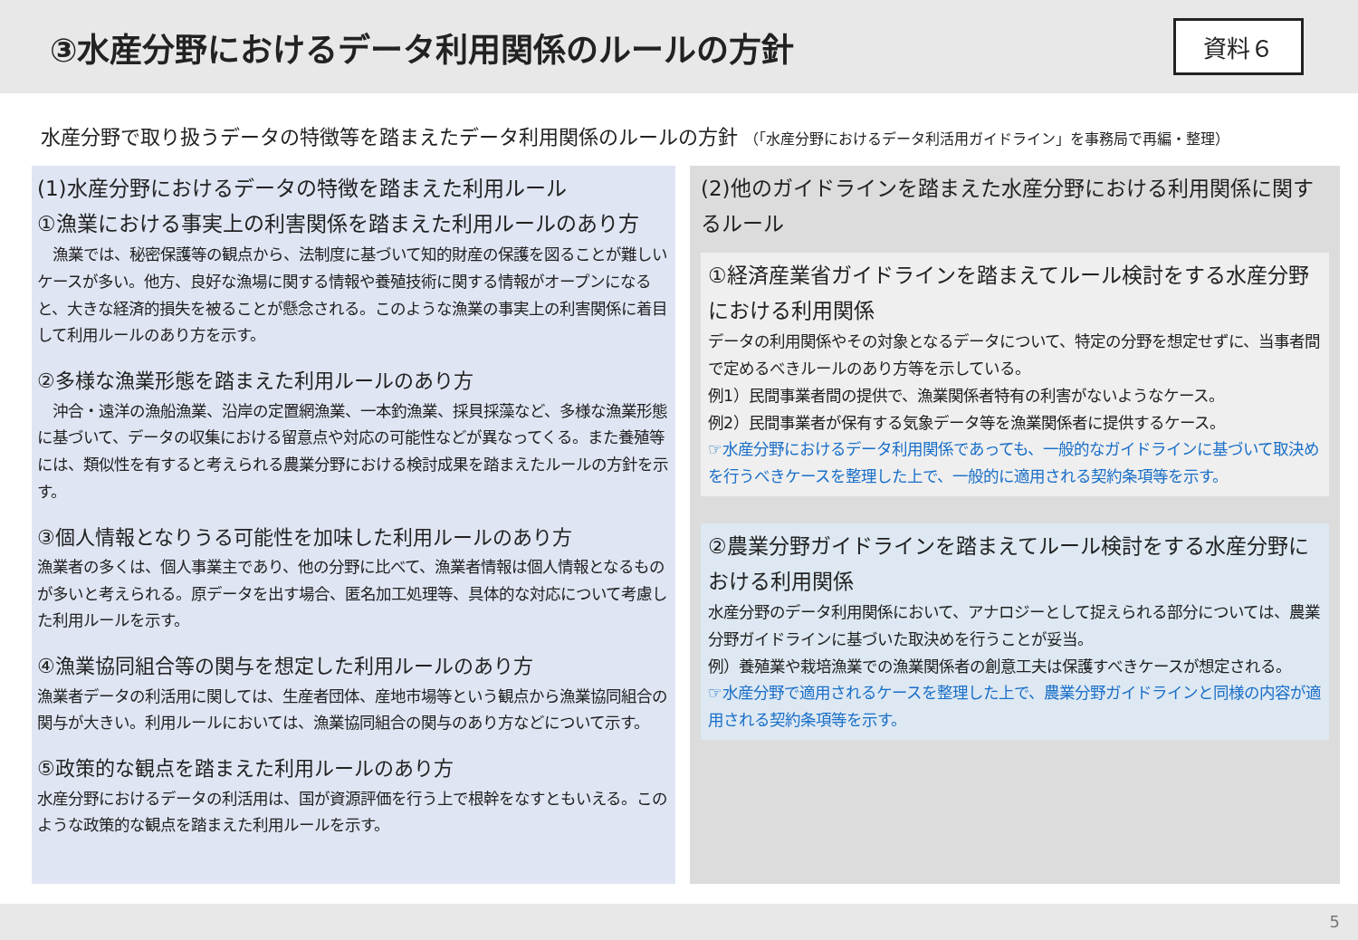③水産分野におけるデータ利用関係のルールの方針
資料６
水産分野で取り扱うデータの特徴等を踏まえたデータ利用関係のルールの方針 （「水産分野におけるデータ利活用ガイドライン」を事務局で再編・整理）
(1)水産分野におけるデータの特徴を踏まえた利用ルール
①漁業における事実上の利害関係を踏まえた利用ルールのあり方
　漁業では、秘密保護等の観点から、法制度に基づいて知的財産の保護を図ることが難しいケースが多い。他方、良好な漁場に関する情報や養殖技術に関する情報がオープンになると、大きな経済的損失を被ることが懸念される。このような漁業の事実上の利害関係に着目して利用ルールのあり方を示す。
②多様な漁業形態を踏まえた利用ルールのあり方
　沖合・遠洋の漁船漁業、沿岸の定置網漁業、一本釣漁業、採貝採藻など、多様な漁業形態に基づいて、データの収集における留意点や対応の可能性などが異なってくる。また養殖等には、類似性を有すると考えられる農業分野における検討成果を踏まえたルールの方針を示す。
③個人情報となりうる可能性を加味した利用ルールのあり方
漁業者の多くは、個人事業主であり、他の分野に比べて、漁業者情報は個人情報となるものが多いと考えられる。原データを出す場合、匿名加工処理等、具体的な対応について考慮した利用ルールを示す。
④漁業協同組合等の関与を想定した利用ルールのあり方
漁業者データの利活用に関しては、生産者団体、産地市場等という観点から漁業協同組合の関与が大きい。利用ルールにおいては、漁業協同組合の関与のあり方などについて示す。
⑤政策的な観点を踏まえた利用ルールのあり方
水産分野におけるデータの利活用は、国が資源評価を行う上で根幹をなすともいえる。このような政策的な観点を踏まえた利用ルールを示す。
(2)他のガイドラインを踏まえた水産分野における利用関係に関するルール
①経済産業省ガイドラインを踏まえてルール検討をする水産分野における利用関係
データの利用関係やその対象となるデータについて、特定の分野を想定せずに、当事者間で定めるべきルールのあり方等を示している。
例1）民間事業者間の提供で、漁業関係者特有の利害がないようなケース。
例2）民間事業者が保有する気象データ等を漁業関係者に提供するケース。
☞水産分野におけるデータ利用関係であっても、一般的なガイドラインに基づいて取決めを行うべきケースを整理した上で、一般的に適用される契約条項等を示す。
②農業分野ガイドラインを踏まえてルール検討をする水産分野における利用関係
水産分野のデータ利用関係において、アナロジーとして捉えられる部分については、農業分野ガイドラインに基づいた取決めを行うことが妥当。
例）養殖業や栽培漁業での漁業関係者の創意工夫は保護すべきケースが想定される。
☞水産分野で適用されるケースを整理した上で、農業分野ガイドラインと同様の内容が適用される契約条項等を示す。
5